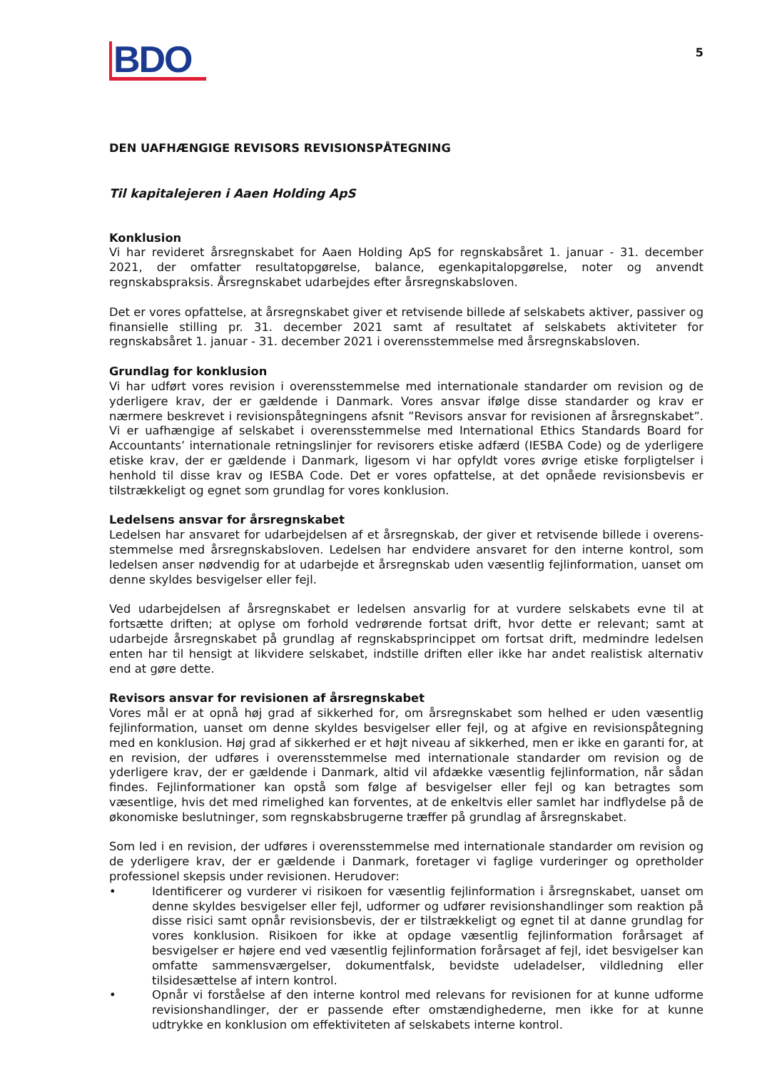BDO
5
DEN UAFHÆNGIGE REVISORS REVISIONSPÅTEGNING
Til kapitalejeren i Aaen Holding ApS
Konklusion
Vi har revideret årsregnskabet for Aaen Holding ApS for regnskabsåret 1. januar - 31. december 2021, der omfatter resultatopgørelse, balance, egenkapitalopgørelse, noter og anvendt regnskabspraksis. Årsregnskabet udarbejdes efter årsregnskabsloven.
Det er vores opfattelse, at årsregnskabet giver et retvisende billede af selskabets aktiver, passiver og finansielle stilling pr. 31. december 2021 samt af resultatet af selskabets aktiviteter for regnskabsåret 1. januar - 31. december 2021 i overensstemmelse med årsregnskabsloven.
Grundlag for konklusion
Vi har udført vores revision i overensstemmelse med internationale standarder om revision og de yderligere krav, der er gældende i Danmark. Vores ansvar ifølge disse standarder og krav er nærmere beskrevet i revisionspåtegningens afsnit ”Revisors ansvar for revisionen af årsregnskabet”. Vi er uafhængige af selskabet i overensstemmelse med International Ethics Standards Board for Accountants’ internationale retningslinjer for revisorers etiske adfærd (IESBA Code) og de yderligere etiske krav, der er gældende i Danmark, ligesom vi har opfyldt vores øvrige etiske forpligtelser i henhold til disse krav og IESBA Code. Det er vores opfattelse, at det opnåede revisionsbevis er tilstrækkeligt og egnet som grundlag for vores konklusion.
Ledelsens ansvar for årsregnskabet
Ledelsen har ansvaret for udarbejdelsen af et årsregnskab, der giver et retvisende billede i overens­stemmelse med årsregnskabsloven. Ledelsen har endvidere ansvaret for den interne kontrol, som ledelsen anser nødvendig for at udarbejde et årsregnskab uden væsentlig fejlinformation, uanset om denne skyldes besvigelser eller fejl.
Ved udarbejdelsen af årsregnskabet er ledelsen ansvarlig for at vurdere selskabets evne til at fortsætte driften; at oplyse om forhold vedrørende fortsat drift, hvor dette er relevant; samt at udarbejde års­regnskabet på grundlag af regnskabsprincippet om fortsat drift, medmindre ledelsen enten har til hensigt at likvidere selskabet, indstille driften eller ikke har andet realistisk alternativ end at gøre dette.
Revisors ansvar for revisionen af årsregnskabet
Vores mål er at opnå høj grad af sikkerhed for, om årsregnskabet som helhed er uden væsentlig fejlinformation, uanset om denne skyldes besvigelser eller fejl, og at afgive en revisionspåtegning med en konklusion. Høj grad af sikkerhed er et højt niveau af sikkerhed, men er ikke en garanti for, at en revision, der udføres i overensstemmelse med internationale standarder om revision og de yderligere krav, der er gældende i Danmark, altid vil afdække væsentlig fejlinformation, når sådan findes. Fejlinformationer kan opstå som følge af besvigelser eller fejl og kan betragtes som væsentlige, hvis det med rimelighed kan forventes, at de enkeltvis eller samlet har indflydelse på de økonomiske beslutninger, som regnskabsbrugerne træffer på grundlag af årsregnskabet.
Som led i en revision, der udføres i overensstemmelse med internationale standarder om revision og de yderligere krav, der er gældende i Danmark, foretager vi faglige vurderinger og opretholder professionel skepsis under revisionen. Herudover:
• Identificerer og vurderer vi risikoen for væsentlig fejlinformation i årsregnskabet, uanset om denne skyldes besvigelser eller fejl, udformer og udfører revisionshandlinger som reaktion på disse risici samt opnår revisionsbevis, der er tilstrækkeligt og egnet til at danne grundlag for vores konklusion. Risikoen for ikke at opdage væsentlig fejlinformation forårsaget af besvigelser er højere end ved væsentlig fejlinformation forårsaget af fejl, idet besvigelser kan omfatte sammensværgelser, dokumentfalsk, bevidste udeladelser, vildledning eller tilsidesættelse af intern kontrol.
• Opnår vi forståelse af den interne kontrol med relevans for revisionen for at kunne udforme revisionshandlinger, der er passende efter omstændighederne, men ikke for at kunne udtrykke en konklusion om effektiviteten af selskabets interne kontrol.